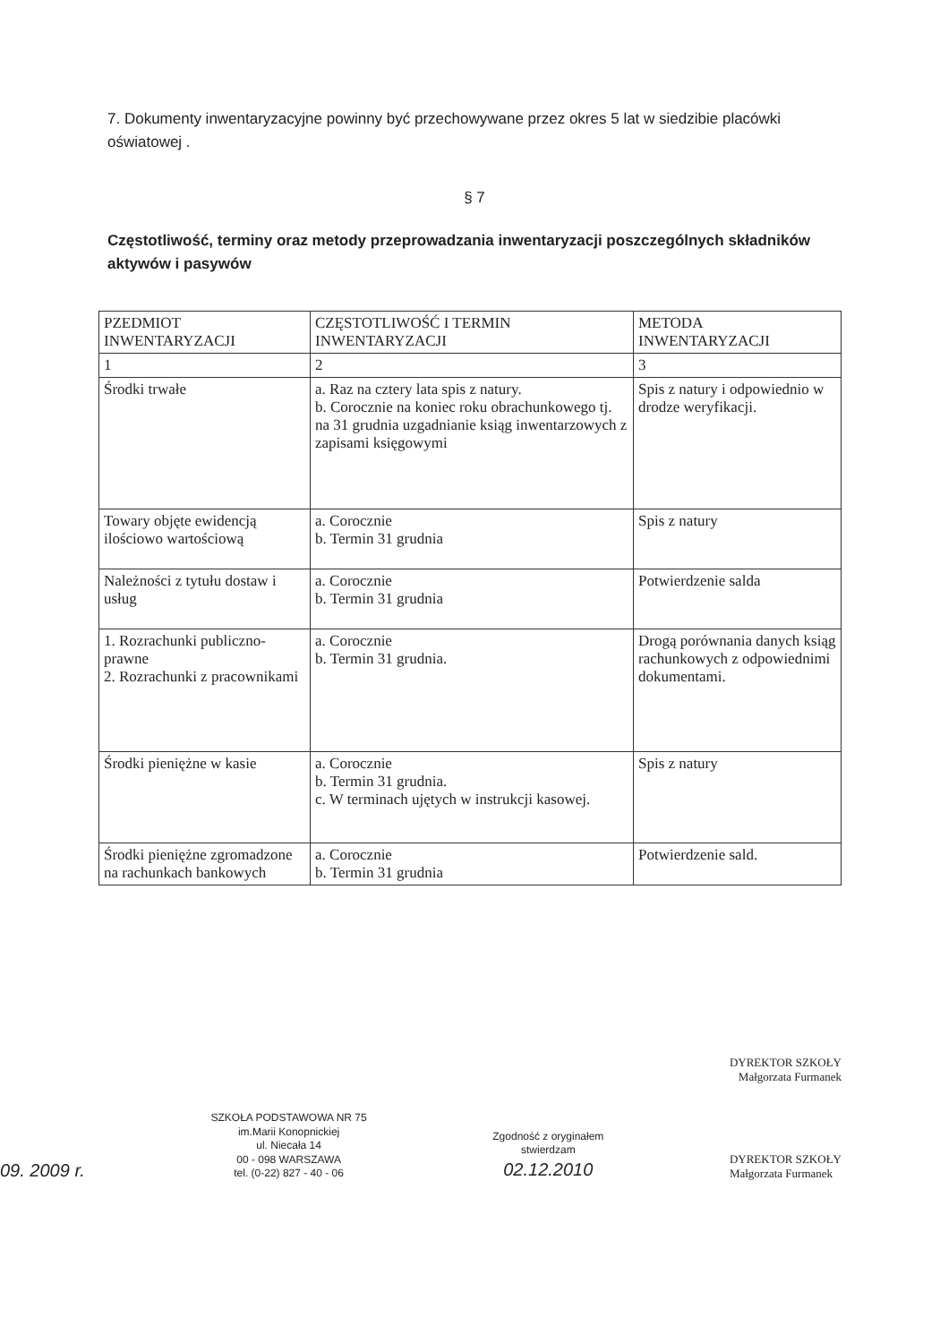7. Dokumenty inwentaryzacyjne powinny być przechowywane przez okres 5 lat w siedzibie placówki oświatowej .
§ 7
Częstotliwość, terminy oraz metody przeprowadzania inwentaryzacji poszczególnych składników aktywów i pasywów
| PZEDMIOT INWENTARYZACJI | CZĘSTOTLIWOŚĆ I TERMIN INWENTARYZACJI | METODA INWENTARYZACJI |
| 1 | 2 | 3 |
| Środki trwałe | a. Raz na cztery lata spis z natury. b. Corocznie na koniec roku obrachunkowego tj. na 31 grudnia uzgadnianie ksiąg inwentarzowych z zapisami księgowymi | Spis z natury i odpowiednio w drodze weryfikacji. |
| Towary objęte ewidencją ilościowo wartościową | a. Corocznie b. Termin 31 grudnia | Spis z natury |
| Należności z tytułu dostaw i usług | a. Corocznie b. Termin 31 grudnia | Potwierdzenie salda |
| 1. Rozrachunki publiczno-prawne 2. Rozrachunki z pracownikami | a. Corocznie b. Termin 31 grudnia. | Drogą porównania danych ksiąg rachunkowych z odpowiednimi dokumentami. |
| Środki pieniężne w kasie | a. Corocznie b. Termin 31 grudnia. c. W terminach ujętych w instrukcji kasowej. | Spis z natury |
| Środki pieniężne zgromadzone na rachunkach bankowych | a. Corocznie b. Termin 31 grudnia | Potwierdzenie sald. |
DYREKTOR SZKOŁY
Małgorzata Furmanek
09. 2009 r.
SZKOŁA PODSTAWOWA NR 75
im.Marii Konopnickiej
ul. Niecała 14
00 - 098 WARSZAWA
tel. (0-22) 827 - 40 - 06
Zgodność z oryginałem
stwierdzam
02.12.2010
DYREKTOR SZKOŁY
Małgorzata Furmanek